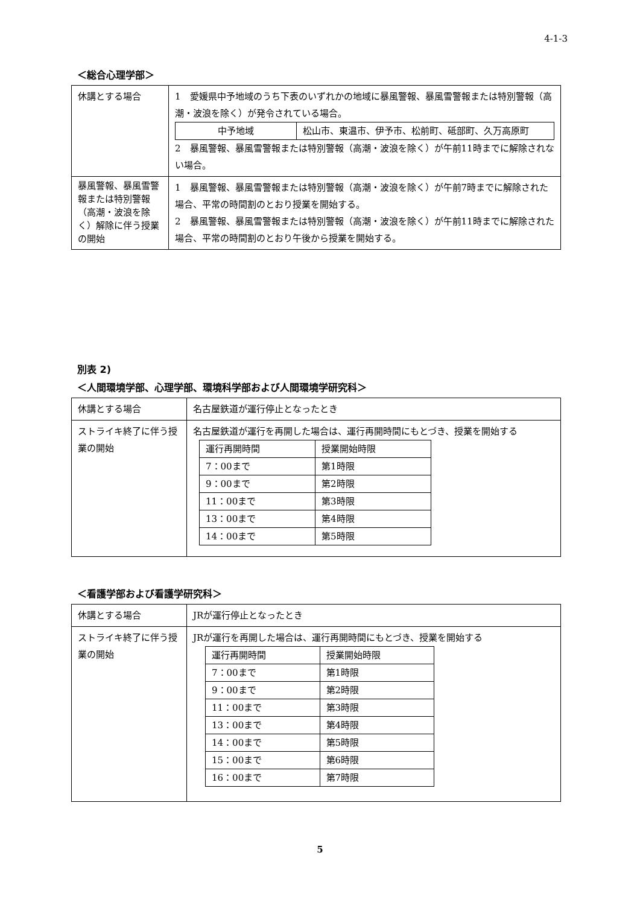4-1-3
＜総合心理学部＞
| 休講とする場合 | 1 愛媛県中予地域のうち下表のいずれかの地域に暴風警報、暴風雪警報または特別警報（高潮・波浪を除く）が発令されている場合。 / 中予地域 / 松山市、東温市、伊予市、松前町、砥部町、久万高原町 / 2 暴風警報、暴風雪警報または特別警報（高潮・波浪を除く）が午前11時までに解除されない場合。 |
| 暴風警報、暴風雪警報または特別警報（高潮・波浪を除く）解除に伴う授業の開始 | 1 暴風警報、暴風雪警報または特別警報（高潮・波浪を除く）が午前7時までに解除された場合、平常の時間割のとおり授業を開始する。 2 暴風警報、暴風雪警報または特別警報（高潮・波浪を除く）が午前11時までに解除された場合、平常の時間割のとおり午後から授業を開始する。 |
別表 2)
＜人間環境学部、心理学部、環境科学部および人間環境学研究科＞
| 休講とする場合 | 名古屋鉄道が運行停止となったとき |
| ストライキ終了に伴う授業の開始 | 名古屋鉄道が運行を再開した場合は、運行再開時間にもとづき、授業を開始する / 運行再開時間 / 授業開始時限 / / 7：00まで / 第1時限 / / 9：00まで / 第2時限 / / 11：00まで / 第3時限 / / 13：00まで / 第4時限 / / 14：00まで / 第5時限 / |
＜看護学部および看護学研究科＞
| 休講とする場合 | JRが運行停止となったとき |
| ストライキ終了に伴う授業の開始 | JRが運行を再開した場合は、運行再開時間にもとづき、授業を開始する / 運行再開時間 / 授業開始時限 / / 7：00まで / 第1時限 / / 9：00まで / 第2時限 / / 11：00まで / 第3時限 / / 13：00まで / 第4時限 / / 14：00まで / 第5時限 / / 15：00まで / 第6時限 / / 16：00まで / 第7時限 / |
5